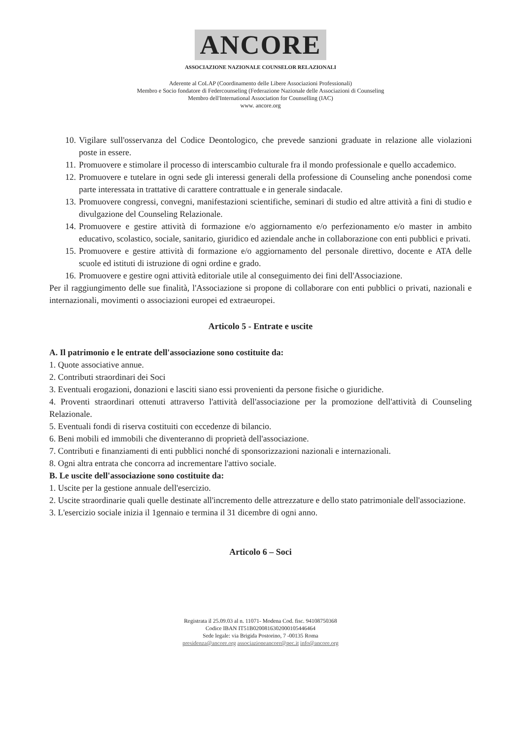ANCORE
ASSOCIAZIONE NAZIONALE COUNSELOR RELAZIONALI
Aderente al CoLAP (Coordinamento delle Libere Associazioni Professionali)
Membro e Socio fondatore di Federcounseling (Federazione Nazionale delle Associazioni di Counseling
Membro dell'International Association for Counselling (IAC)
www. ancore.org
10. Vigilare sull'osservanza del Codice Deontologico, che prevede sanzioni graduate in relazione alle violazioni poste in essere.
11. Promuovere e stimolare il processo di interscambio culturale fra il mondo professionale e quello accademico.
12. Promuovere e tutelare in ogni sede gli interessi generali della professione di Counseling anche ponendosi come parte interessata in trattative di carattere contrattuale e in generale sindacale.
13. Promuovere congressi, convegni, manifestazioni scientifiche, seminari di studio ed altre attività a fini di studio e divulgazione del Counseling Relazionale.
14. Promuovere e gestire attività di formazione e/o aggiornamento e/o perfezionamento e/o master in ambito educativo, scolastico, sociale, sanitario, giuridico ed aziendale anche in collaborazione con enti pubblici e privati.
15. Promuovere e gestire attività di formazione e/o aggiornamento del personale direttivo, docente e ATA delle scuole ed istituti di istruzione di ogni ordine e grado.
16. Promuovere e gestire ogni attività editoriale utile al conseguimento dei fini dell'Associazione.
Per il raggiungimento delle sue finalità, l'Associazione si propone di collaborare con enti pubblici o privati, nazionali e internazionali, movimenti o associazioni europei ed extraeuropei.
Articolo 5 - Entrate e uscite
A. Il patrimonio e le entrate dell'associazione sono costituite da:
1. Quote associative annue.
2. Contributi straordinari dei Soci
3. Eventuali erogazioni, donazioni e lasciti siano essi provenienti da persone fisiche o giuridiche.
4. Proventi straordinari ottenuti attraverso l'attività dell'associazione per la promozione dell'attività di Counseling Relazionale.
5. Eventuali fondi di riserva costituiti con eccedenze di bilancio.
6. Beni mobili ed immobili che diventeranno di proprietà dell'associazione.
7. Contributi e finanziamenti di enti pubblici nonché di sponsorizzazioni nazionali e internazionali.
8. Ogni altra entrata che concorra ad incrementare l'attivo sociale.
B. Le uscite dell'associazione sono costituite da:
1. Uscite per la gestione annuale dell'esercizio.
2. Uscite straordinarie quali quelle destinate all'incremento delle attrezzature e dello stato patrimoniale dell'associazione.
3. L'esercizio sociale inizia il 1gennaio e termina il 31 dicembre di ogni anno.
Articolo 6 – Soci
Registrata il 25.09.03 al n. 11071- Modena Cod. fisc. 94108750368
Codice IBAN IT51B0200816302000105446464
Sede legale: via Brigida Postorino, 7 -00135 Roma
presidenza@ancore.org associazioneancore@pec.it info@ancore.org